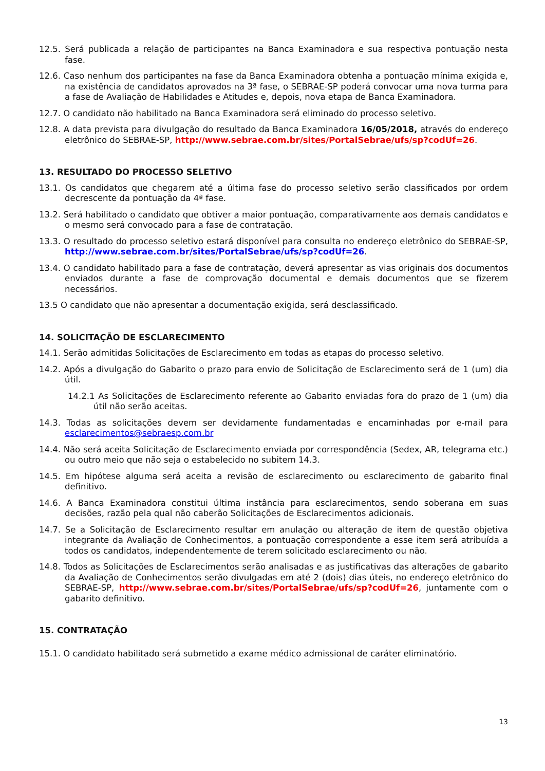12.5. Será publicada a relação de participantes na Banca Examinadora e sua respectiva pontuação nesta fase.
12.6. Caso nenhum dos participantes na fase da Banca Examinadora obtenha a pontuação mínima exigida e, na existência de candidatos aprovados na 3ª fase, o SEBRAE-SP poderá convocar uma nova turma para a fase de Avaliação de Habilidades e Atitudes e, depois, nova etapa de Banca Examinadora.
12.7. O candidato não habilitado na Banca Examinadora será eliminado do processo seletivo.
12.8. A data prevista para divulgação do resultado da Banca Examinadora 16/05/2018, através do endereço eletrônico do SEBRAE-SP, http://www.sebrae.com.br/sites/PortalSebrae/ufs/sp?codUf=26.
13. RESULTADO DO PROCESSO SELETIVO
13.1. Os candidatos que chegarem até a última fase do processo seletivo serão classificados por ordem decrescente da pontuação da 4ª fase.
13.2. Será habilitado o candidato que obtiver a maior pontuação, comparativamente aos demais candidatos e o mesmo será convocado para a fase de contratação.
13.3. O resultado do processo seletivo estará disponível para consulta no endereço eletrônico do SEBRAE-SP, http://www.sebrae.com.br/sites/PortalSebrae/ufs/sp?codUf=26.
13.4. O candidato habilitado para a fase de contratação, deverá apresentar as vias originais dos documentos enviados durante a fase de comprovação documental e demais documentos que se fizerem necessários.
13.5 O candidato que não apresentar a documentação exigida, será desclassificado.
14. SOLICITAÇÃO DE ESCLARECIMENTO
14.1. Serão admitidas Solicitações de Esclarecimento em todas as etapas do processo seletivo.
14.2. Após a divulgação do Gabarito o prazo para envio de Solicitação de Esclarecimento será de 1 (um) dia útil.
14.2.1 As Solicitações de Esclarecimento referente ao Gabarito enviadas fora do prazo de 1 (um) dia útil não serão aceitas.
14.3. Todas as solicitações devem ser devidamente fundamentadas e encaminhadas por e-mail para esclarecimentos@sebraesp.com.br
14.4. Não será aceita Solicitação de Esclarecimento enviada por correspondência (Sedex, AR, telegrama etc.) ou outro meio que não seja o estabelecido no subitem 14.3.
14.5. Em hipótese alguma será aceita a revisão de esclarecimento ou esclarecimento de gabarito final definitivo.
14.6. A Banca Examinadora constitui última instância para esclarecimentos, sendo soberana em suas decisões, razão pela qual não caberão Solicitações de Esclarecimentos adicionais.
14.7. Se a Solicitação de Esclarecimento resultar em anulação ou alteração de item de questão objetiva integrante da Avaliação de Conhecimentos, a pontuação correspondente a esse item será atribuída a todos os candidatos, independentemente de terem solicitado esclarecimento ou não.
14.8. Todos as Solicitações de Esclarecimentos serão analisadas e as justificativas das alterações de gabarito da Avaliação de Conhecimentos serão divulgadas em até 2 (dois) dias úteis, no endereço eletrônico do SEBRAE-SP, http://www.sebrae.com.br/sites/PortalSebrae/ufs/sp?codUf=26, juntamente com o gabarito definitivo.
15. CONTRATAÇÃO
15.1. O candidato habilitado será submetido a exame médico admissional de caráter eliminatório.
13